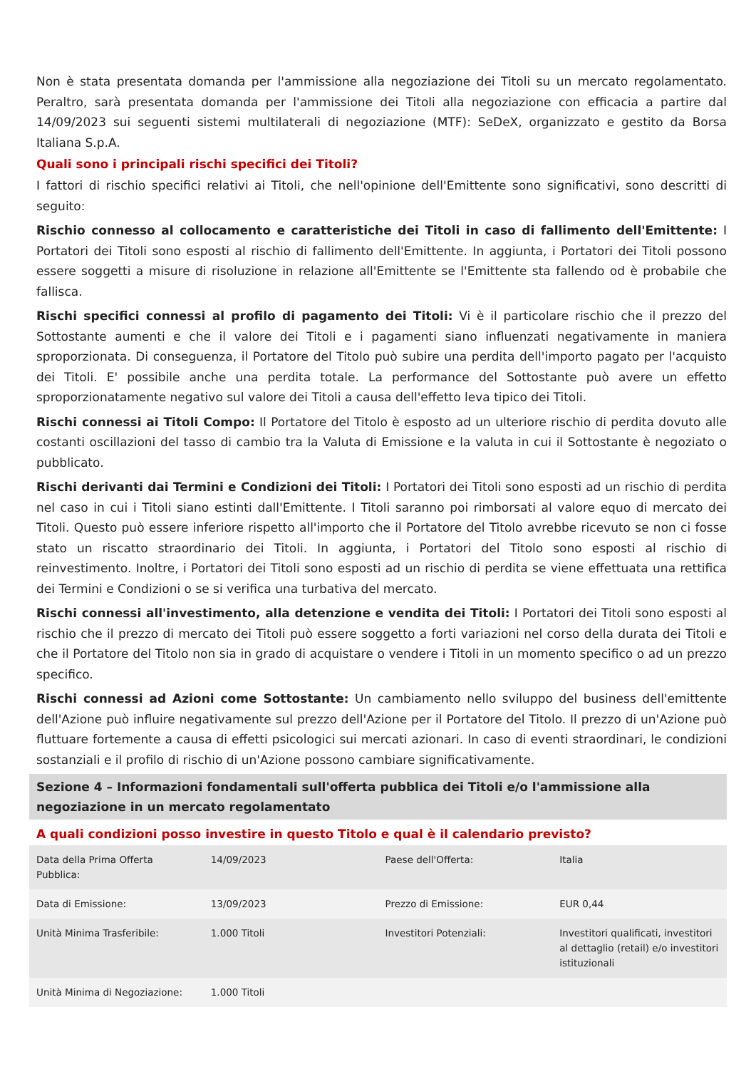Non è stata presentata domanda per l'ammissione alla negoziazione dei Titoli su un mercato regolamentato. Peraltro, sarà presentata domanda per l'ammissione dei Titoli alla negoziazione con efficacia a partire dal 14/09/2023 sui seguenti sistemi multilaterali di negoziazione (MTF): SeDeX, organizzato e gestito da Borsa Italiana S.p.A.
Quali sono i principali rischi specifici dei Titoli?
I fattori di rischio specifici relativi ai Titoli, che nell'opinione dell'Emittente sono significativi, sono descritti di seguito:
Rischio connesso al collocamento e caratteristiche dei Titoli in caso di fallimento dell'Emittente: I Portatori dei Titoli sono esposti al rischio di fallimento dell'Emittente. In aggiunta, i Portatori dei Titoli possono essere soggetti a misure di risoluzione in relazione all'Emittente se l'Emittente sta fallendo od è probabile che fallisca.
Rischi specifici connessi al profilo di pagamento dei Titoli: Vi è il particolare rischio che il prezzo del Sottostante aumenti e che il valore dei Titoli e i pagamenti siano influenzati negativamente in maniera sproporzionata. Di conseguenza, il Portatore del Titolo può subire una perdita dell'importo pagato per l'acquisto dei Titoli. E' possibile anche una perdita totale. La performance del Sottostante può avere un effetto sproporzionatamente negativo sul valore dei Titoli a causa dell'effetto leva tipico dei Titoli.
Rischi connessi ai Titoli Compo: Il Portatore del Titolo è esposto ad un ulteriore rischio di perdita dovuto alle costanti oscillazioni del tasso di cambio tra la Valuta di Emissione e la valuta in cui il Sottostante è negoziato o pubblicato.
Rischi derivanti dai Termini e Condizioni dei Titoli: I Portatori dei Titoli sono esposti ad un rischio di perdita nel caso in cui i Titoli siano estinti dall'Emittente. I Titoli saranno poi rimborsati al valore equo di mercato dei Titoli. Questo può essere inferiore rispetto all'importo che il Portatore del Titolo avrebbe ricevuto se non ci fosse stato un riscatto straordinario dei Titoli. In aggiunta, i Portatori del Titolo sono esposti al rischio di reinvestimento. Inoltre, i Portatori dei Titoli sono esposti ad un rischio di perdita se viene effettuata una rettifica dei Termini e Condizioni o se si verifica una turbativa del mercato.
Rischi connessi all'investimento, alla detenzione e vendita dei Titoli: I Portatori dei Titoli sono esposti al rischio che il prezzo di mercato dei Titoli può essere soggetto a forti variazioni nel corso della durata dei Titoli e che il Portatore del Titolo non sia in grado di acquistare o vendere i Titoli in un momento specifico o ad un prezzo specifico.
Rischi connessi ad Azioni come Sottostante: Un cambiamento nello sviluppo del business dell'emittente dell'Azione può influire negativamente sul prezzo dell'Azione per il Portatore del Titolo. Il prezzo di un'Azione può fluttuare fortemente a causa di effetti psicologici sui mercati azionari. In caso di eventi straordinari, le condizioni sostanziali e il profilo di rischio di un'Azione possono cambiare significativamente.
Sezione 4 – Informazioni fondamentali sull'offerta pubblica dei Titoli e/o l'ammissione alla negoziazione in un mercato regolamentato
A quali condizioni posso investire in questo Titolo e qual è il calendario previsto?
| Data della Prima Offerta Pubblica: | 14/09/2023 | Paese dell'Offerta: | Italia |
| Data di Emissione: | 13/09/2023 | Prezzo di Emissione: | EUR 0,44 |
| Unità Minima Trasferibile: | 1.000 Titoli | Investitori Potenziali: | Investitori qualificati, investitori al dettaglio (retail) e/o investitori istituzionali |
| Unità Minima di Negoziazione: | 1.000 Titoli | | |